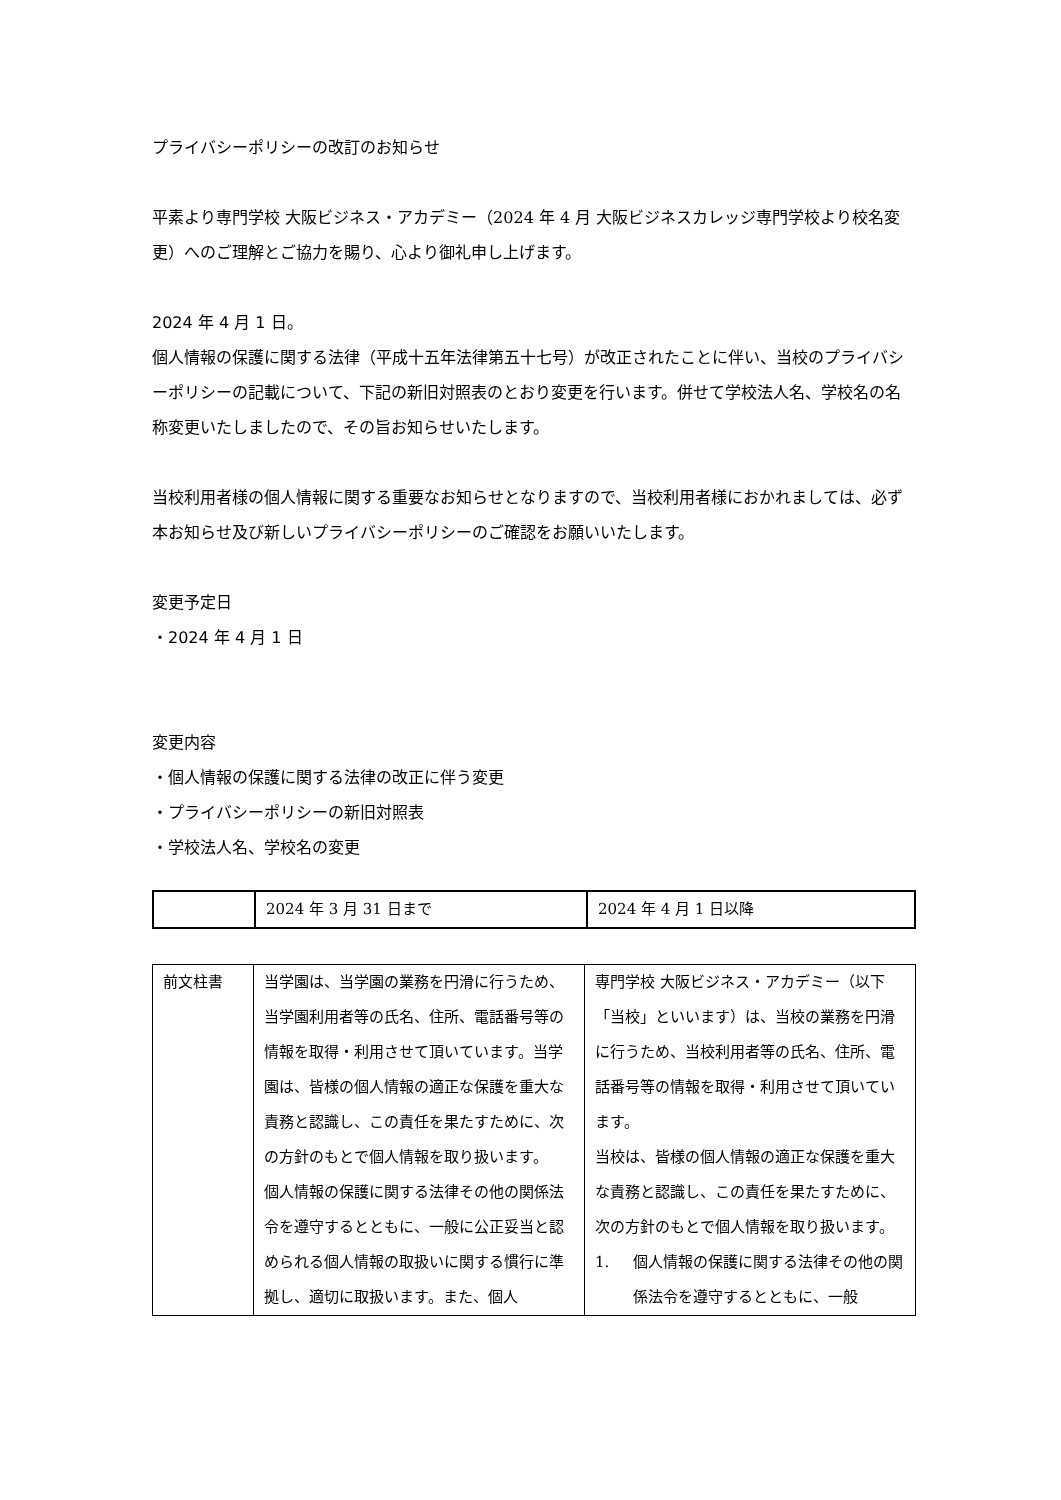プライバシーポリシーの改訂のお知らせ
平素より専門学校 大阪ビジネス・アカデミー（2024 年 4 月 大阪ビジネスカレッジ専門学校より校名変更）へのご理解とご協力を賜り、心より御礼申し上げます。
2024 年 4 月 1 日。
個人情報の保護に関する法律（平成十五年法律第五十七号）が改正されたことに伴い、当校のプライバシーポリシーの記載について、下記の新旧対照表のとおり変更を行います。併せて学校法人名、学校名の名称変更いたしましたので、その旨お知らせいたします。
当校利用者様の個人情報に関する重要なお知らせとなりますので、当校利用者様におかれましては、必ず本お知らせ及び新しいプライバシーポリシーのご確認をお願いいたします。
変更予定日
・2024 年 4 月 1 日
変更内容
・個人情報の保護に関する法律の改正に伴う変更
・プライバシーポリシーの新旧対照表
・学校法人名、学校名の変更
| | 2024 年 3 月 31 日まで | 2024 年 4 月 1 日以降 |
| 前文柱書 | 当学園は、当学園の業務を円滑に行うため、当学園利用者等の氏名、住所、電話番号等の情報を取得・利用させて頂いています。当学園は、皆様の個人情報の適正な保護を重大な責務と認識し、この責任を果たすために、次の方針のもとで個人情報を取り扱います。 個人情報の保護に関する法律その他の関係法令を遵守するとともに、一般に公正妥当と認められる個人情報の取扱いに関する慣行に準拠し、適切に取扱います。また、個人 | 専門学校 大阪ビジネス・アカデミー（以下「当校」といいます）は、当校の業務を円滑に行うため、当校利用者等の氏名、住所、電話番号等の情報を取得・利用させて頂いています。 当校は、皆様の個人情報の適正な保護を重大な責務と認識し、この責任を果たすために、次の方針のもとで個人情報を取り扱います。 1. 個人情報の保護に関する法律その他の関係法令を遵守するとともに、一般 |